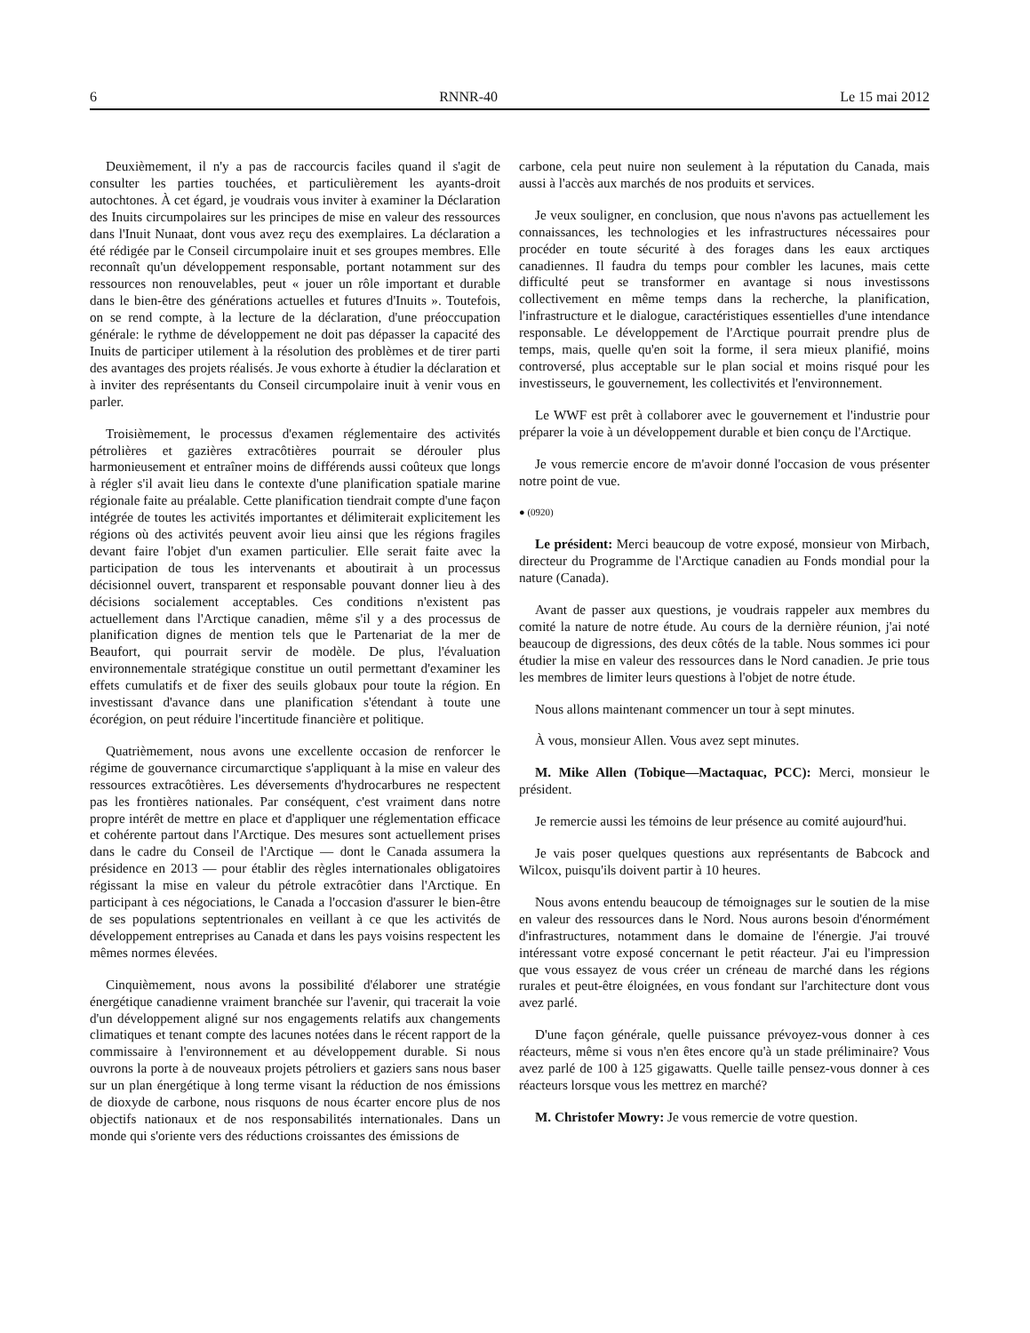6 RNNR-40 Le 15 mai 2012
Deuxièmement, il n'y a pas de raccourcis faciles quand il s'agit de consulter les parties touchées, et particulièrement les ayants-droit autochtones. À cet égard, je voudrais vous inviter à examiner la Déclaration des Inuits circumpolaires sur les principes de mise en valeur des ressources dans l'Inuit Nunaat, dont vous avez reçu des exemplaires. La déclaration a été rédigée par le Conseil circumpolaire inuit et ses groupes membres. Elle reconnaît qu'un développement responsable, portant notamment sur des ressources non renouvelables, peut « jouer un rôle important et durable dans le bien-être des générations actuelles et futures d'Inuits ». Toutefois, on se rend compte, à la lecture de la déclaration, d'une préoccupation générale: le rythme de développement ne doit pas dépasser la capacité des Inuits de participer utilement à la résolution des problèmes et de tirer parti des avantages des projets réalisés. Je vous exhorte à étudier la déclaration et à inviter des représentants du Conseil circumpolaire inuit à venir vous en parler.
Troisièmement, le processus d'examen réglementaire des activités pétrolières et gazières extracôtières pourrait se dérouler plus harmonieusement et entraîner moins de différends aussi coûteux que longs à régler s'il avait lieu dans le contexte d'une planification spatiale marine régionale faite au préalable. Cette planification tiendrait compte d'une façon intégrée de toutes les activités importantes et délimiterait explicitement les régions où des activités peuvent avoir lieu ainsi que les régions fragiles devant faire l'objet d'un examen particulier. Elle serait faite avec la participation de tous les intervenants et aboutirait à un processus décisionnel ouvert, transparent et responsable pouvant donner lieu à des décisions socialement acceptables. Ces conditions n'existent pas actuellement dans l'Arctique canadien, même s'il y a des processus de planification dignes de mention tels que le Partenariat de la mer de Beaufort, qui pourrait servir de modèle. De plus, l'évaluation environnementale stratégique constitue un outil permettant d'examiner les effets cumulatifs et de fixer des seuils globaux pour toute la région. En investissant d'avance dans une planification s'étendant à toute une écorégion, on peut réduire l'incertitude financière et politique.
Quatrièmement, nous avons une excellente occasion de renforcer le régime de gouvernance circumarctique s'appliquant à la mise en valeur des ressources extracôtières. Les déversements d'hydrocarbures ne respectent pas les frontières nationales. Par conséquent, c'est vraiment dans notre propre intérêt de mettre en place et d'appliquer une réglementation efficace et cohérente partout dans l'Arctique. Des mesures sont actuellement prises dans le cadre du Conseil de l'Arctique — dont le Canada assumera la présidence en 2013 — pour établir des règles internationales obligatoires régissant la mise en valeur du pétrole extracôtier dans l'Arctique. En participant à ces négociations, le Canada a l'occasion d'assurer le bien-être de ses populations septentrionales en veillant à ce que les activités de développement entreprises au Canada et dans les pays voisins respectent les mêmes normes élevées.
Cinquièmement, nous avons la possibilité d'élaborer une stratégie énergétique canadienne vraiment branchée sur l'avenir, qui tracerait la voie d'un développement aligné sur nos engagements relatifs aux changements climatiques et tenant compte des lacunes notées dans le récent rapport de la commissaire à l'environnement et au développement durable. Si nous ouvrons la porte à de nouveaux projets pétroliers et gaziers sans nous baser sur un plan énergétique à long terme visant la réduction de nos émissions de dioxyde de carbone, nous risquons de nous écarter encore plus de nos objectifs nationaux et de nos responsabilités internationales. Dans un monde qui s'oriente vers des réductions croissantes des émissions de
carbone, cela peut nuire non seulement à la réputation du Canada, mais aussi à l'accès aux marchés de nos produits et services.
Je veux souligner, en conclusion, que nous n'avons pas actuellement les connaissances, les technologies et les infrastructures nécessaires pour procéder en toute sécurité à des forages dans les eaux arctiques canadiennes. Il faudra du temps pour combler les lacunes, mais cette difficulté peut se transformer en avantage si nous investissons collectivement en même temps dans la recherche, la planification, l'infrastructure et le dialogue, caractéristiques essentielles d'une intendance responsable. Le développement de l'Arctique pourrait prendre plus de temps, mais, quelle qu'en soit la forme, il sera mieux planifié, moins controversé, plus acceptable sur le plan social et moins risqué pour les investisseurs, le gouvernement, les collectivités et l'environnement.
Le WWF est prêt à collaborer avec le gouvernement et l'industrie pour préparer la voie à un développement durable et bien conçu de l'Arctique.
Je vous remercie encore de m'avoir donné l'occasion de vous présenter notre point de vue.
● (0920)
Le président: Merci beaucoup de votre exposé, monsieur von Mirbach, directeur du Programme de l'Arctique canadien au Fonds mondial pour la nature (Canada).
Avant de passer aux questions, je voudrais rappeler aux membres du comité la nature de notre étude. Au cours de la dernière réunion, j'ai noté beaucoup de digressions, des deux côtés de la table. Nous sommes ici pour étudier la mise en valeur des ressources dans le Nord canadien. Je prie tous les membres de limiter leurs questions à l'objet de notre étude.
Nous allons maintenant commencer un tour à sept minutes.
À vous, monsieur Allen. Vous avez sept minutes.
M. Mike Allen (Tobique—Mactaquac, PCC): Merci, monsieur le président.
Je remercie aussi les témoins de leur présence au comité aujourd'hui.
Je vais poser quelques questions aux représentants de Babcock and Wilcox, puisqu'ils doivent partir à 10 heures.
Nous avons entendu beaucoup de témoignages sur le soutien de la mise en valeur des ressources dans le Nord. Nous aurons besoin d'énormément d'infrastructures, notamment dans le domaine de l'énergie. J'ai trouvé intéressant votre exposé concernant le petit réacteur. J'ai eu l'impression que vous essayez de vous créer un créneau de marché dans les régions rurales et peut-être éloignées, en vous fondant sur l'architecture dont vous avez parlé.
D'une façon générale, quelle puissance prévoyez-vous donner à ces réacteurs, même si vous n'en êtes encore qu'à un stade préliminaire? Vous avez parlé de 100 à 125 gigawatts. Quelle taille pensez-vous donner à ces réacteurs lorsque vous les mettrez en marché?
M. Christofer Mowry: Je vous remercie de votre question.